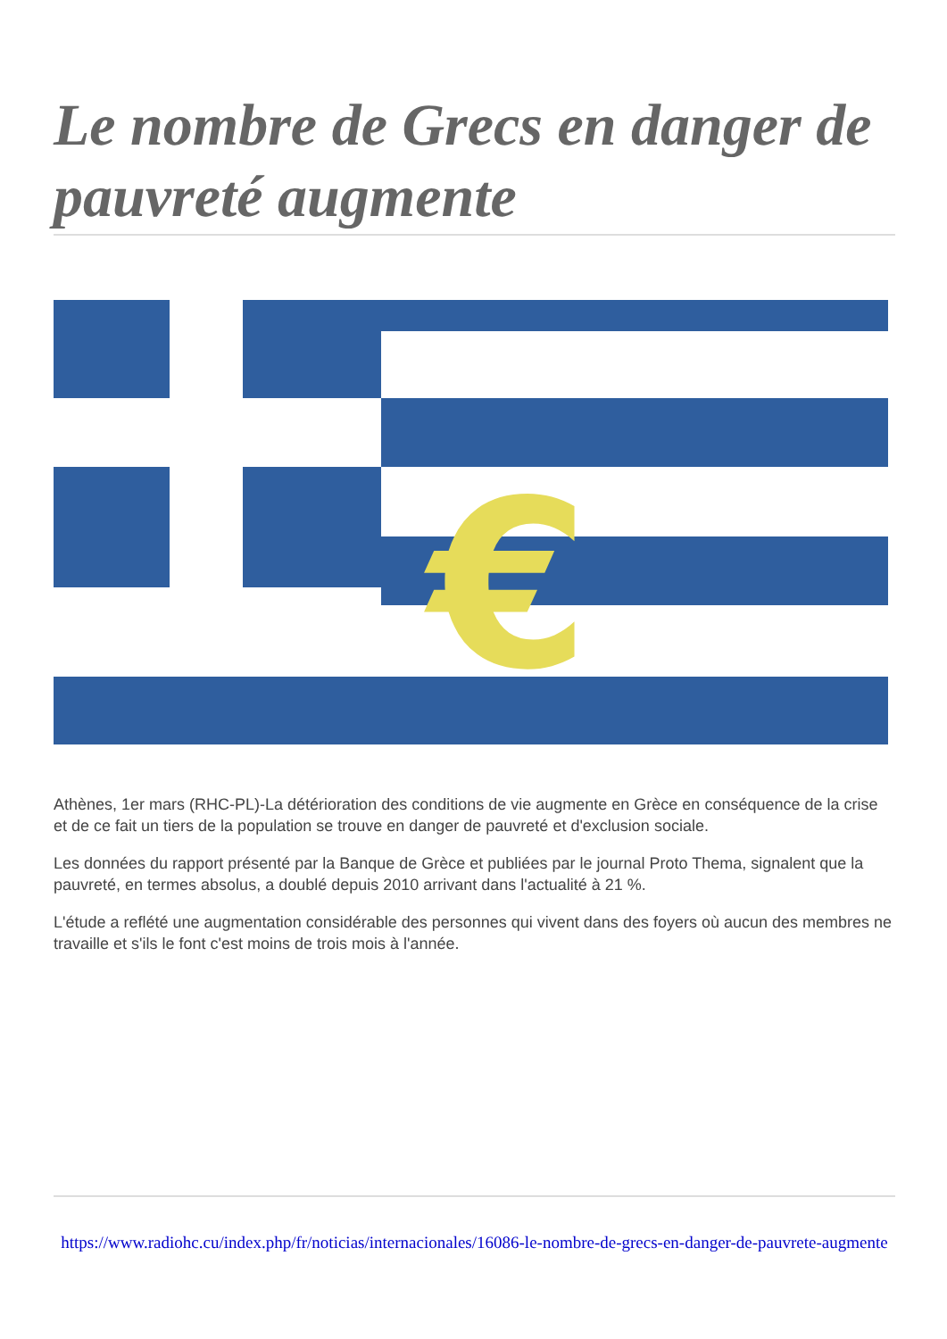Le nombre de Grecs en danger de pauvreté augmente
€
Athènes, 1er mars (RHC-PL)-La détérioration des conditions de vie augmente en Grèce en conséquence de la crise et de ce fait un tiers de la population se trouve en danger de pauvreté et d'exclusion sociale.
Les données du rapport présenté par la Banque de Grèce et publiées par le journal Proto Thema, signalent que la pauvreté, en termes absolus, a doublé depuis 2010 arrivant dans l'actualité à 21 %.
L'étude a reflété une augmentation considérable des personnes qui vivent dans des foyers où aucun des membres ne travaille et s'ils le font c'est moins de trois mois à l'année.
https://www.radiohc.cu/index.php/fr/noticias/internacionales/16086-le-nombre-de-grecs-en-danger-de-pauvrete-augmente